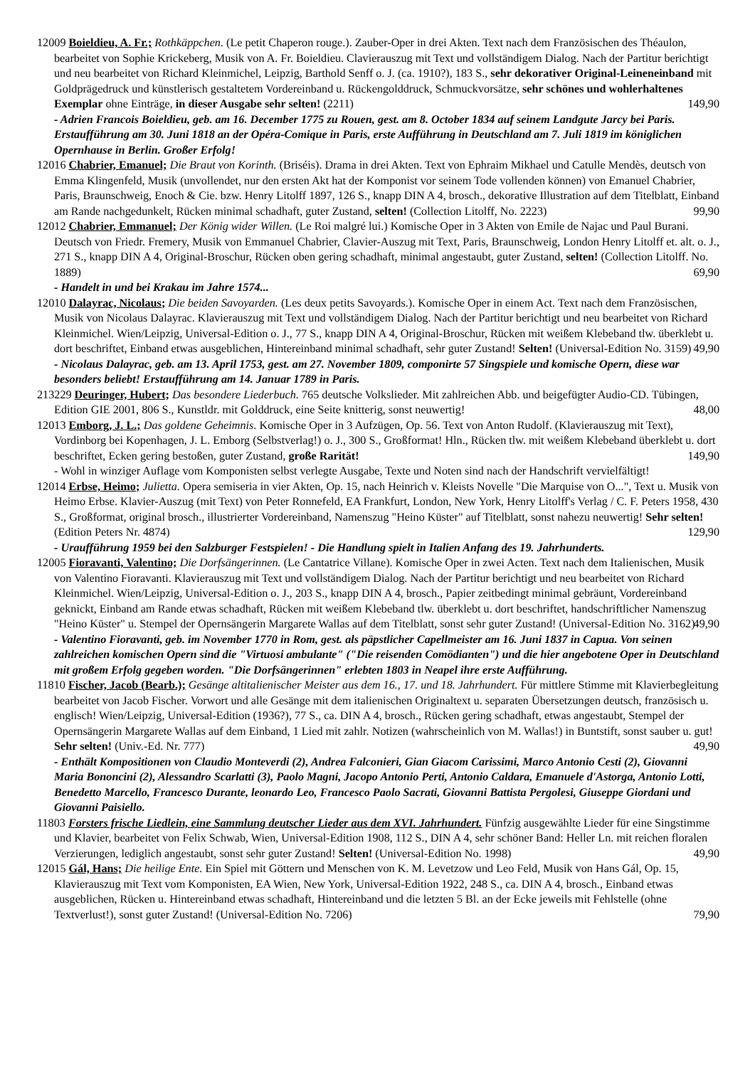12009 Boieldieu, A. Fr.; Rothkäppchen. (Le petit Chaperon rouge.). Zauber-Oper in drei Akten. Text nach dem Französischen des Théaulon, bearbeitet von Sophie Krickeberg, Musik von A. Fr. Boieldieu. Clavierauszug mit Text und vollständigem Dialog. Nach der Partitur berichtigt und neu bearbeitet von Richard Kleinmichel, Leipzig, Barthold Senff o. J. (ca. 1910?), 183 S., sehr dekorativer Original-Leineneinband mit Goldprägedruck und künstlerisch gestaltetem Vordereinband u. Rückengolddruck, Schmuckvorsätze, sehr schönes und wohlerhaltenes Exemplar ohne Einträge, in dieser Ausgabe sehr selten! (2211) 149,90
- Adrien Francois Boieldieu, geb. am 16. December 1775 zu Rouen, gest. am 8. October 1834 auf seinem Landgute Jarcy bei Paris. Erstaufführung am 30. Juni 1818 an der Opéra-Comique in Paris, erste Aufführung in Deutschland am 7. Juli 1819 im königlichen Opernhause in Berlin. Großer Erfolg!
12016 Chabrier, Emanuel; Die Braut von Korinth. (Briséis). Drama in drei Akten. Text von Ephraim Mikhael und Catulle Mendès, deutsch von Emma Klingenfeld, Musik (unvollendet, nur den ersten Akt hat der Komponist vor seinem Tode vollenden können) von Emanuel Chabrier, Paris, Braunschweig, Enoch & Cie. bzw. Henry Litolff 1897, 126 S., knapp DIN A 4, brosch., dekorative Illustration auf dem Titelblatt, Einband am Rande nachgedunkelt, Rücken minimal schadhaft, guter Zustand, selten! (Collection Litolff, No. 2223) 99,90
12012 Chabrier, Emmanuel; Der König wider Willen. (Le Roi malgré lui.) Komische Oper in 3 Akten von Emile de Najac und Paul Burani. Deutsch von Friedr. Fremery, Musik von Emmanuel Chabrier, Clavier-Auszug mit Text, Paris, Braunschweig, London Henry Litolff et. alt. o. J., 271 S., knapp DIN A 4, Original-Broschur, Rücken oben gering schadhaft, minimal angestaubt, guter Zustand, selten! (Collection Litolff. No. 1889) 69,90
- Handelt in und bei Krakau im Jahre 1574...
12010 Dalayrac, Nicolaus; Die beiden Savoyarden. (Les deux petits Savoyards.). Komische Oper in einem Act. Text nach dem Französischen, Musik von Nicolaus Dalayrac. Klavierauszug mit Text und vollständigem Dialog. Nach der Partitur berichtigt und neu bearbeitet von Richard Kleinmichel. Wien/Leipzig, Universal-Edition o. J., 77 S., knapp DIN A 4, Original-Broschur, Rücken mit weißem Klebeband tlw. überklebt u. dort beschriftet, Einband etwas ausgeblichen, Hintereinband minimal schadhaft, sehr guter Zustand! Selten! (Universal-Edition No. 3159) 49,90
- Nicolaus Dalayrac, geb. am 13. April 1753, gest. am 27. November 1809, componirte 57 Singspiele und komische Opern, diese war besonders beliebt! Erstaufführung am 14. Januar 1789 in Paris.
213229 Deuringer, Hubert; Das besondere Liederbuch. 765 deutsche Volkslieder. Mit zahlreichen Abb. und beigefügter Audio-CD. Tübingen, Edition GIE 2001, 806 S., Kunstldr. mit Golddruck, eine Seite knitterig, sonst neuwertig! 48,00
12013 Emborg, J. L.; Das goldene Geheimnis. Komische Oper in 3 Aufzügen, Op. 56. Text von Anton Rudolf. (Klavierauszug mit Text), Vordinborg bei Kopenhagen, J. L. Emborg (Selbstverlag!) o. J., 300 S., Großformat! Hln., Rücken tlw. mit weißem Klebeband überklebt u. dort beschriftet, Ecken gering bestoßen, guter Zustand, große Rarität! 149,90
- Wohl in winziger Auflage vom Komponisten selbst verlegte Ausgabe, Texte und Noten sind nach der Handschrift vervielfältigt!
12014 Erbse, Heimo; Julietta. Opera semiseria in vier Akten, Op. 15, nach Heinrich v. Kleists Novelle "Die Marquise von O...", Text u. Musik von Heimo Erbse. Klavier-Auszug (mit Text) von Peter Ronnefeld, EA Frankfurt, London, New York, Henry Litolff's Verlag / C. F. Peters 1958, 430 S., Großformat, original brosch., illustrierter Vordereinband, Namenszug "Heino Küster" auf Titelblatt, sonst nahezu neuwertig! Sehr selten! (Edition Peters Nr. 4874) 129,90
- Uraufführung 1959 bei den Salzburger Festspielen! - Die Handlung spielt in Italien Anfang des 19. Jahrhunderts.
12005 Fioravanti, Valentino; Die Dorfsängerinnen. (Le Cantatrice Villane). Komische Oper in zwei Acten. Text nach dem Italienischen, Musik von Valentino Fioravanti. Klavierauszug mit Text und vollständigem Dialog. Nach der Partitur berichtigt und neu bearbeitet von Richard Kleinmichel. Wien/Leipzig, Universal-Edition o. J., 203 S., knapp DIN A 4, brosch., Papier zeitbedingt minimal gebräunt, Vordereinband geknickt, Einband am Rande etwas schadhaft, Rücken mit weißem Klebeband tlw. überklebt u. dort beschriftet, handschriftlicher Namenszug "Heino Küster" u. Stempel der Opernsängerin Margarete Wallas auf dem Titelblatt, sonst sehr guter Zustand! (Universal-Edition No. 3162) 49,90
- Valentino Fioravanti, geb. im November 1770 in Rom, gest. als päpstlicher Capellmeister am 16. Juni 1837 in Capua. Von seinen zahlreichen komischen Opern sind die "Virtuosi ambulante" ("Die reisenden Comödianten") und die hier angebotene Oper in Deutschland mit großem Erfolg gegeben worden. "Die Dorfsängerinnen" erlebten 1803 in Neapel ihre erste Aufführung.
11810 Fischer, Jacob (Bearb.); Gesänge altitalienischer Meister aus dem 16., 17. und 18. Jahrhundert. Für mittlere Stimme mit Klavierbegleitung bearbeitet von Jacob Fischer. Vorwort und alle Gesänge mit dem italienischen Originaltext u. separaten Übersetzungen deutsch, französisch u. englisch! Wien/Leipzig, Universal-Edition (1936?), 77 S., ca. DIN A 4, brosch., Rücken gering schadhaft, etwas angestaubt, Stempel der Opernsängerin Margarete Wallas auf dem Einband, 1 Lied mit zahlr. Notizen (wahrscheinlich von M. Wallas!) in Buntstift, sonst sauber u. gut! Sehr selten! (Univ.-Ed. Nr. 777) 49,90
- Enthält Kompositionen von Claudio Monteverdi (2), Andrea Falconieri, Gian Giacom Carissimi, Marco Antonio Cesti (2), Giovanni Maria Bononcini (2), Alessandro Scarlatti (3), Paolo Magni, Jacopo Antonio Perti, Antonio Caldara, Emanuele d'Astorga, Antonio Lotti, Benedetto Marcello, Francesco Durante, leonardo Leo, Francesco Paolo Sacrati, Giovanni Battista Pergolesi, Giuseppe Giordani und Giovanni Paisiello.
11803 Forsters frische Liedlein, eine Sammlung deutscher Lieder aus dem XVI. Jahrhundert. Fünfzig ausgewählte Lieder für eine Singstimme und Klavier, bearbeitet von Felix Schwab, Wien, Universal-Edition 1908, 112 S., DIN A 4, sehr schöner Band: Heller Ln. mit reichen floralen Verzierungen, lediglich angestaubt, sonst sehr guter Zustand! Selten! (Universal-Edition No. 1998) 49,90
12015 Gál, Hans; Die heilige Ente. Ein Spiel mit Göttern und Menschen von K. M. Levetzow und Leo Feld, Musik von Hans Gál, Op. 15, Klavierauszug mit Text vom Komponisten, EA Wien, New York, Universal-Edition 1922, 248 S., ca. DIN A 4, brosch., Einband etwas ausgeblichen, Rücken u. Hintereinband etwas schadhaft, Hintereinband und die letzten 5 Bl. an der Ecke jeweils mit Fehlstelle (ohne Textverlust!), sonst guter Zustand! (Universal-Edition No. 7206) 79,90